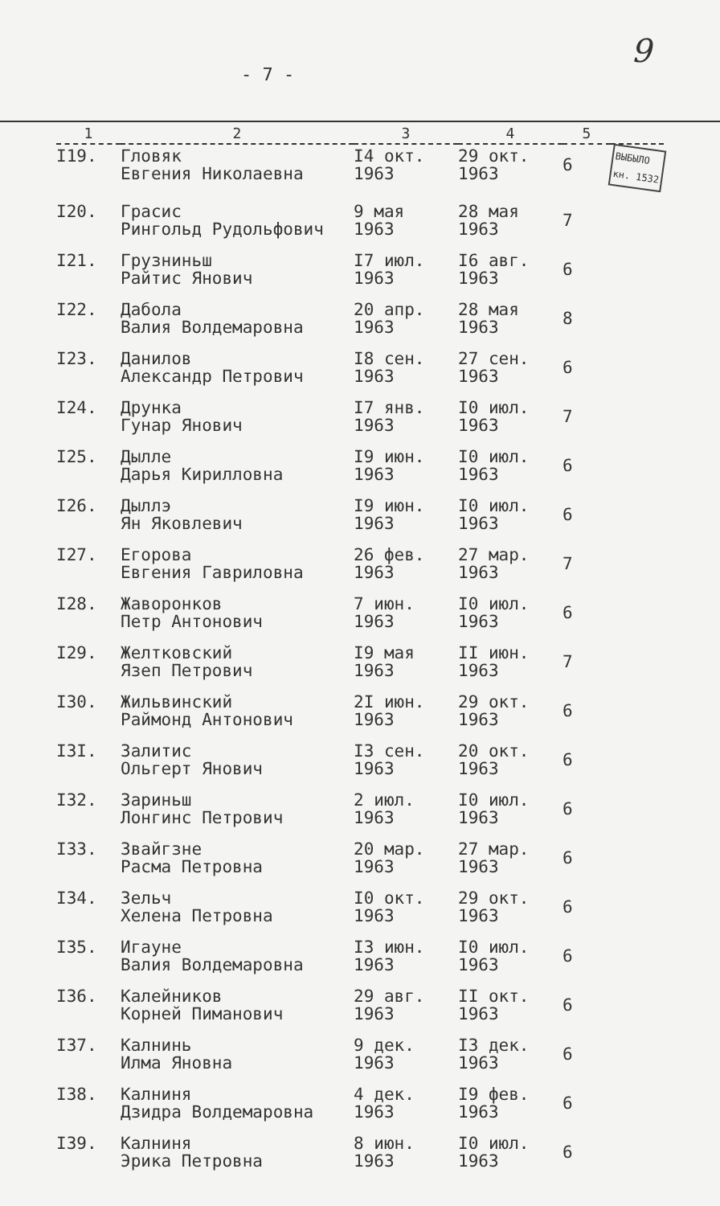- 7 -
9
| 1 | 2 | 3 | 4 | 5 | |
| --- | --- | --- | --- | --- | --- |
| I19. | Гловяк Евгения Николаевна | I4 окт. 1963 | 29 окт. 1963 | 6 | ВЫБЫЛО кн. 1532 |
| I20. | Грасис Рингольд Рудольфович | 9 мая 1963 | 28 мая 1963 | 7 | |
| I21. | Грузниньш Райтис Янович | I7 июл. 1963 | I6 авг. 1963 | 6 | |
| I22. | Дабола Валия Волдемаровна | 20 апр. 1963 | 28 мая 1963 | 8 | |
| I23. | Данилов Александр Петрович | I8 сен. 1963 | 27 сен. 1963 | 6 | |
| I24. | Друнка Гунар Янович | I7 янв. 1963 | I0 июл. 1963 | 7 | |
| I25. | Дылле Дарья Кирилловна | I9 июн. 1963 | I0 июл. 1963 | 6 | |
| I26. | Дыллэ Ян Яковлевич | I9 июн. 1963 | I0 июл. 1963 | 6 | |
| I27. | Егорова Евгения Гавриловна | 26 фев. 1963 | 27 мар. 1963 | 7 | |
| I28. | Жаворонков Петр Антонович | 7 июн. 1963 | I0 июл. 1963 | 6 | |
| I29. | Желтковский Язеп Петрович | I9 мая 1963 | II июн. 1963 | 7 | |
| I30. | Жильвинский Раймонд Антонович | 2I июн. 1963 | 29 окт. 1963 | 6 | |
| I3I. | Залитис Ольгерт Янович | I3 сен. 1963 | 20 окт. 1963 | 6 | |
| I32. | Зариньш Лонгинс Петрович | 2 июл. 1963 | I0 июл. 1963 | 6 | |
| I33. | Звайгзне Расма Петровна | 20 мар. 1963 | 27 мар. 1963 | 6 | |
| I34. | Зельч Хелена Петровна | I0 окт. 1963 | 29 окт. 1963 | 6 | |
| I35. | Игауне Валия Волдемаровна | I3 июн. 1963 | I0 июл. 1963 | 6 | |
| I36. | Калейников Корней Пиманович | 29 авг. 1963 | II окт. 1963 | 6 | |
| I37. | Калнинь Илма Яновна | 9 дек. 1963 | I3 дек. 1963 | 6 | |
| I38. | Калниня Дзидра Волдемаровна | 4 дек. 1963 | I9 фев. 1963 | 6 | |
| I39. | Калниня Эрика Петровна | 8 июн. 1963 | I0 июл. 1963 | 6 | |